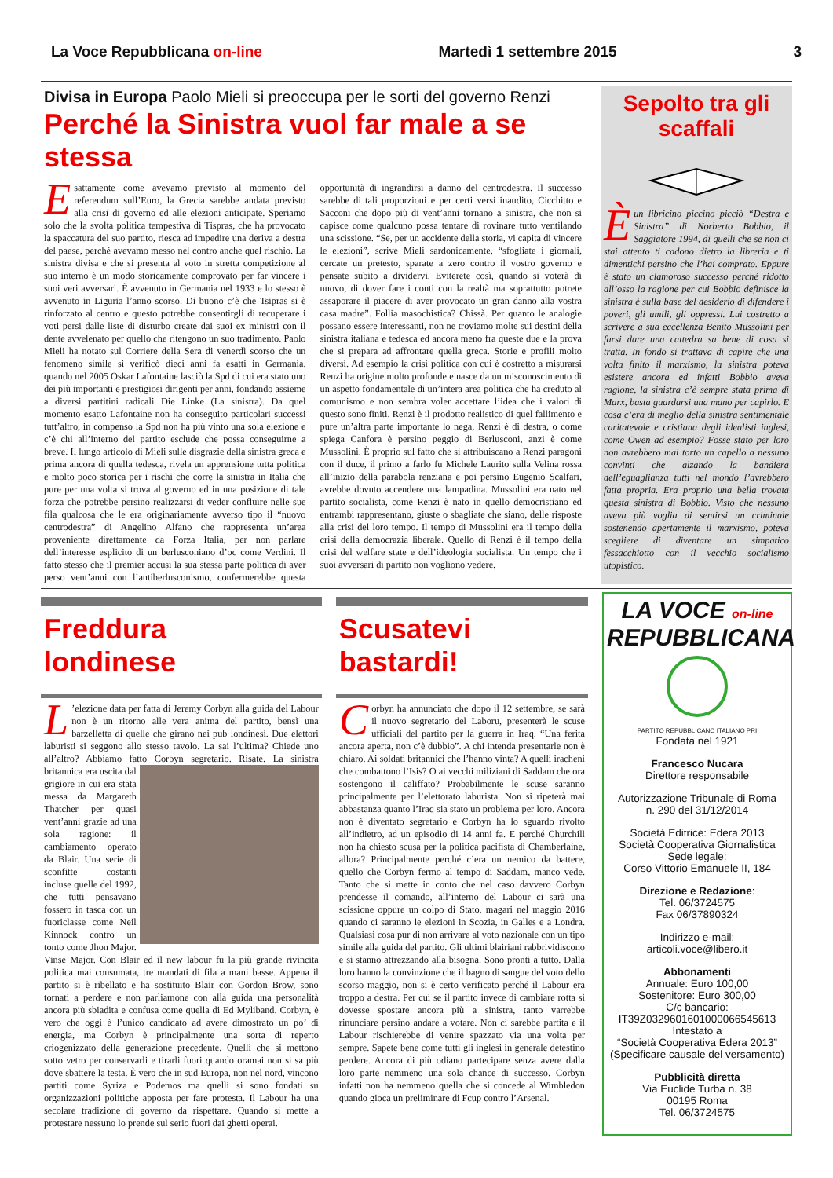La Voce Repubblicana on-line Martedì 1 settembre 2015 3
Divisa in Europa Paolo Mieli si preoccupa per le sorti del governo Renzi
Perché la Sinistra vuol far male a se stessa
Esattamente come avevamo previsto al momento del referendum sull’Euro, la Grecia sarebbe andata previsto alla crisi di governo ed alle elezioni anticipate. Speriamo solo che la svolta politica tempestiva di Tispras, che ha provocato la spaccatura del suo partito, riesca ad impedire una deriva a destra del paese, perché avevamo messo nel contro anche quel rischio. La sinistra divisa e che si presenta al voto in stretta competizione al suo interno è un modo storicamente comprovato per far vincere i suoi veri avversari. È avvenuto in Germania nel 1933 e lo stesso è avvenuto in Liguria l’anno scorso. Di buono c’è che Tsipras si è rinforzato al centro e questo potrebbe consentirgli di recuperare i voti persi dalle liste di disturbo create dai suoi ex ministri con il dente avvelenato per quello che ritengono un suo tradimento. Paolo Mieli ha notato sul Corriere della Sera di venerdì scorso che un fenomeno simile si verificò dieci anni fa esatti in Germania, quando nel 2005 Oskar Lafontaine lasciò la Spd di cui era stato uno dei più importanti e prestigiosi dirigenti per anni, fondando assieme a diversi partitini radicali Die Linke (La sinistra). Da quel momento esatto Lafontaine non ha conseguito particolari successi tutt’altro, in compenso la Spd non ha più vinto una sola elezione e c’è chi all’interno del partito esclude che possa conseguirne a breve. Il lungo articolo di Mieli sulle disgrazie della sinistra greca e prima ancora di quella tedesca, rivela un apprensione tutta politica e molto poco storica per i rischi che corre la sinistra in Italia che pure per una volta si trova al governo ed in una posizione di tale forza che potrebbe persino realizzarsi di veder confluire nelle sue fila qualcosa che le era originariamente avverso tipo il “nuovo centrodestra” di Angelino Alfano che rappresenta un’area proveniente direttamente da Forza Italia, per non parlare dell’interesse esplicito di un berlusconiano d’oc come Verdini. Il fatto stesso che il premier accusi la sua stessa parte politica di aver perso vent’anni con l’antiberlusconismo, confermerebbe questa opportunità di ingrandirsi a danno del centrodestra. Il successo sarebbe di tali proporzioni e per certi versi inaudito, Cicchitto e Sacconi che dopo più di vent’anni tornano a sinistra, che non si capisce come qualcuno possa tentare di rovinare tutto ventilando una scissione. “Se, per un accidente della storia, vi capita di vincere le elezioni”, scrive Mieli sardonicamente, “sfogliate i giornali, cercate un pretesto, sparate a zero contro il vostro governo e pensate subito a dividervi. Eviterete così, quando si voterà di nuovo, di dover fare i conti con la realtà ma soprattutto potrete assaporare il piacere di aver provocato un gran danno alla vostra casa madre”. Follia masochistica? Chissà. Per quanto le analogie possano essere interessanti, non ne troviamo molte sui destini della sinistra italiana e tedesca ed ancora meno fra queste due e la prova che si prepara ad affrontare quella greca. Storie e profili molto diversi. Ad esempio la crisi politica con cui è costretto a misurarsi Renzi ha origine molto profonde e nasce da un misconoscimento di un aspetto fondamentale di un’intera area politica che ha creduto al comunismo e non sembra voler accettare l’idea che i valori di questo sono finiti. Renzi è il prodotto realistico di quel fallimento e pure un’altra parte importante lo nega, Renzi è di destra, o come spiega Canfora è persino peggio di Berlusconi, anzi è come Mussolini. È proprio sul fatto che si attribuiscano a Renzi paragoni con il duce, il primo a farlo fu Michele Laurito sulla Velina rossa all’inizio della parabola renziana e poi persino Eugenio Scalfari, avrebbe dovuto accendere una lampadina. Mussolini era nato nel partito socialista, come Renzi è nato in quello democristiano ed entrambi rappresentano, giuste o sbagliate che siano, delle risposte alla crisi del loro tempo. Il tempo di Mussolini era il tempo della crisi della democrazia liberale. Quello di Renzi è il tempo della crisi del welfare state e dell’ideologia socialista. Un tempo che i suoi avversari di partito non vogliono vedere.
Sepolto tra gli scaffali
È un libricino piccino picciò “Destra e Sinistra” di Norberto Bobbio, il Saggiatore 1994, di quelli che se non ci stai attento ti cadono dietro la libreria e ti dimentichi persino che l’hai comprato. Eppure è stato un clamoroso successo perché ridotto all’osso la ragione per cui Bobbio definisce la sinistra è sulla base del desiderio di difendere i poveri, gli umili, gli oppressi. Lui costretto a scrivere a sua eccellenza Benito Mussolini per farsi dare una cattedra sa bene di cosa si tratta. In fondo si trattava di capire che una volta finito il marxismo, la sinistra poteva esistere ancora ed infatti Bobbio aveva ragione, la sinistra c’è sempre stata prima di Marx, basta guardarsi una mano per capirlo. E cosa c’era di meglio della sinistra sentimentale caritatevole e cristiana degli idealisti inglesi, come Owen ad esempio? Fosse stato per loro non avrebbero mai torto un capello a nessuno convinti che alzando la bandiera dell’eguaglianza tutti nel mondo l’avrebbero fatta propria. Era proprio una bella trovata questa sinistra di Bobbio. Visto che nessuno aveva più voglia di sentirsi un criminale sostenendo apertamente il marxismo, poteva scegliere di diventare un simpatico fessacchiotto con il vecchio socialismo utopistico.
Freddura
londinese
L’elezione data per fatta di Jeremy Corbyn alla guida del Labour non è un ritorno alle vera anima del partito, bensì una barzelletta di quelle che girano nei pub londinesi. Due elettori laburisti si seggono allo stesso tavolo. La sai l’ultima? Chiede uno all’altro? Abbiamo fatto Corbyn segretario. Risate. La sinistra britannica era uscita dal grigiore in cui era stata messa da Margareth Thatcher per quasi vent’anni grazie ad una sola ragione: il cambiamento operato da Blair. Una serie di sconfitte costanti incluse quelle del 1992, che tutti pensavano fossero in tasca con un fuoriclasse come Neil Kinnock contro un tonto come Jhon Major. Vinse Major. Con Blair ed il new labour fu la più grande rivincita politica mai consumata, tre mandati di fila a mani basse. Appena il partito si è ribellato e ha sostituito Blair con Gordon Brow, sono tornati a perdere e non parliamone con alla guida una personalità ancora più sbiadita e confusa come quella di Ed Myliband. Corbyn, è vero che oggi è l’unico candidato ad avere dimostrato un po’ di energia, ma Corbyn è principalmente una sorta di reperto criogenizzato della generazione precedente. Quelli che si mettono sotto vetro per conservarli e tirarli fuori quando oramai non si sa più dove sbattere la testa. È vero che in sud Europa, non nel nord, vincono partiti come Syriza e Podemos ma quelli si sono fondati su organizzazioni politiche apposta per fare protesta. Il Labour ha una secolare tradizione di governo da rispettare. Quando si mette a protestare nessuno lo prende sul serio fuori dai ghetti operai.
Scusatevi
bastardi!
Corbyn ha annunciato che dopo il 12 settembre, se sarà il nuovo segretario del Laboru, presenterà le scuse ufficiali del partito per la guerra in Iraq. “Una ferita ancora aperta, non c’è dubbio”. A chi intenda presentarle non è chiaro. Ai soldati britannici che l’hanno vinta? A quelli iracheni che combattono l’Isis? O ai vecchi miliziani di Saddam che ora sostengono il califfato? Probabilmente le scuse saranno principalmente per l’elettorato laburista. Non si ripeterà mai abbastanza quanto l’Iraq sia stato un problema per loro. Ancora non è diventato segretario e Corbyn ha lo sguardo rivolto all’indietro, ad un episodio di 14 anni fa. E perché Churchill non ha chiesto scusa per la politica pacifista di Chamberlaine, allora? Principalmente perché c’era un nemico da battere, quello che Corbyn fermo al tempo di Saddam, manco vede. Tanto che si mette in conto che nel caso davvero Corbyn prendesse il comando, all’interno del Labour ci sarà una scissione oppure un colpo di Stato, magari nel maggio 2016 quando ci saranno le elezioni in Scozia, in Galles e a Londra. Qualsiasi cosa pur di non arrivare al voto nazionale con un tipo simile alla guida del partito. Gli ultimi blairiani rabbrividiscono e si stanno attrezzando alla bisogna. Sono pronti a tutto. Dalla loro hanno la convinzione che il bagno di sangue del voto dello scorso maggio, non si è certo verificato perché il Labour era troppo a destra. Per cui se il partito invece di cambiare rotta si dovesse spostare ancora più a sinistra, tanto varrebbe rinunciare persino andare a votare. Non ci sarebbe partita e il Labour rischierebbe di venire spazzato via una volta per sempre. Sapete bene come tutti gli inglesi in generale detestino perdere. Ancora di più odiano partecipare senza avere dalla loro parte nemmeno una sola chance di successo. Corbyn infatti non ha nemmeno quella che si concede al Wimbledon quando gioca un preliminare di Fcup contro l’Arsenal.
LA VOCE on-line
REPUBBLICANA
PARTITO REPUBBLICANO ITALIANO PRI
Fondata nel 1921
Francesco Nucara
Direttore responsabile
Autorizzazione Tribunale di Roma
n. 290 del 31/12/2014
Società Editrice: Edera 2013
Società Cooperativa Giornalistica
Sede legale:
Corso Vittorio Emanuele II, 184
Direzione e Redazione:
Tel. 06/3724575
Fax 06/37890324
Indirizzo e-mail:
articoli.voce@libero.it
Abbonamenti
Annuale: Euro 100,00
Sostenitore: Euro 300,00
C/c bancario:
IT39Z0329601601000066545613
Intestato a
“Società Cooperativa Edera 2013”
(Specificare causale del versamento)
Pubblicità diretta
Via Euclide Turba n. 38
00195 Roma
Tel. 06/3724575